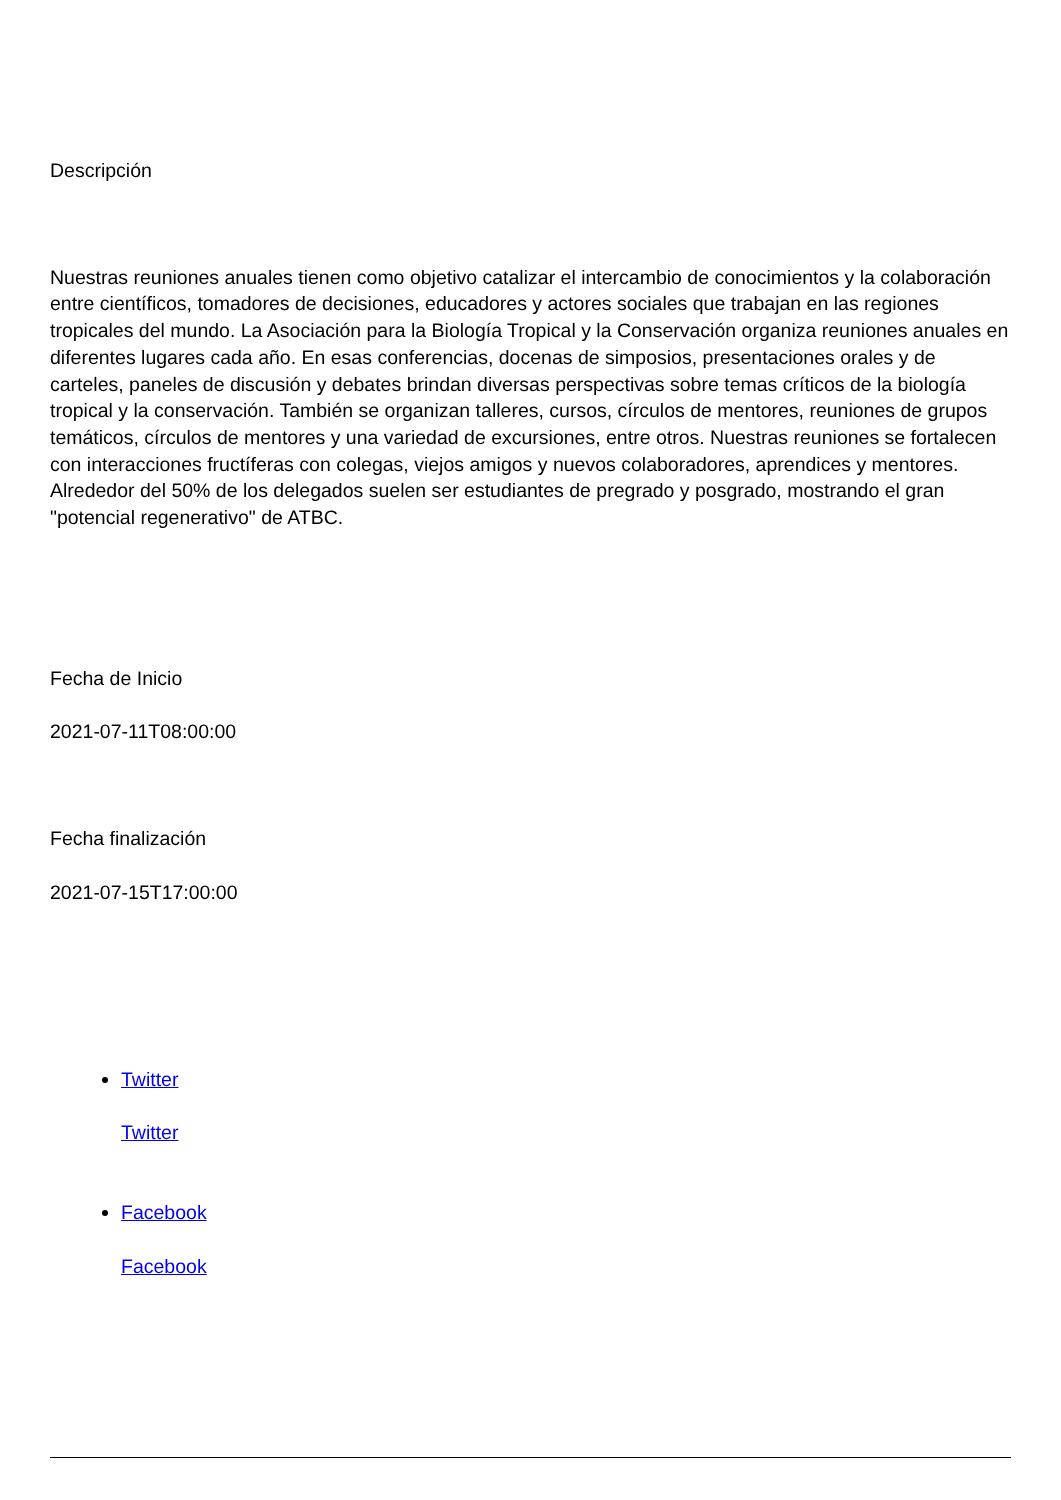Descripción
Nuestras reuniones anuales tienen como objetivo catalizar el intercambio de conocimientos y la colaboración entre científicos, tomadores de decisiones, educadores y actores sociales que trabajan en las regiones tropicales del mundo. La Asociación para la Biología Tropical y la Conservación organiza reuniones anuales en diferentes lugares cada año. En esas conferencias, docenas de simposios, presentaciones orales y de carteles, paneles de discusión y debates brindan diversas perspectivas sobre temas críticos de la biología tropical y la conservación. También se organizan talleres, cursos, círculos de mentores, reuniones de grupos temáticos, círculos de mentores y una variedad de excursiones, entre otros. Nuestras reuniones se fortalecen con interacciones fructíferas con colegas, viejos amigos y nuevos colaboradores, aprendices y mentores. Alrededor del 50% de los delegados suelen ser estudiantes de pregrado y posgrado, mostrando el gran "potencial regenerativo" de ATBC.
Fecha de Inicio
2021-07-11T08:00:00
Fecha finalización
2021-07-15T17:00:00
Twitter
Twitter
Facebook
Facebook